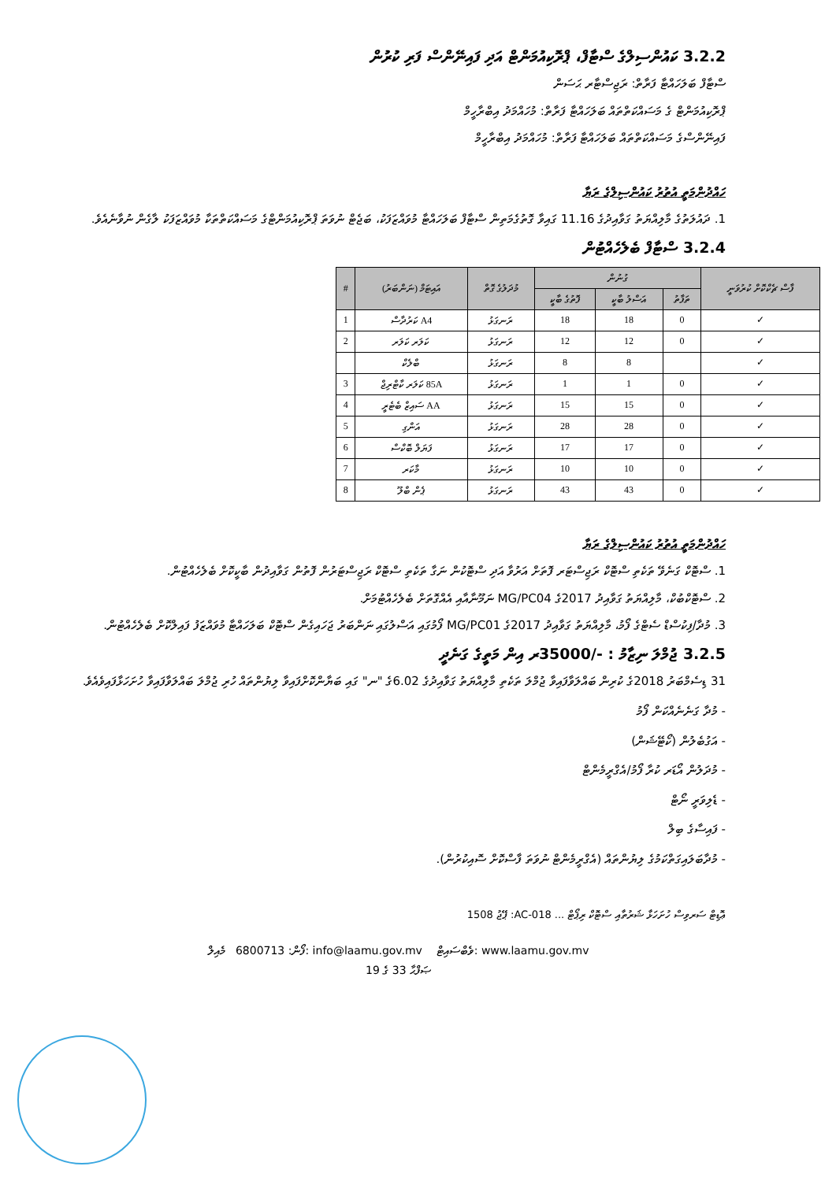3.2.2 ކައުންސިލްގެ ސްޓާފް، ޕްރޮކިއުމަންޓް އަދި ފައިނޭންސް ފަރި ކުރުން
ސްޓާފް ބަލަހައްޓާ ފަރާތް: ރަޖިސްޓާރ ޙަސަން
ޕްރޮކިއުމަންޓް ގެ މަސައްކަތްތައް ބަލަހައްޓާ ފަރާތް: މުހައްމަދު އިބްރާހީމް
ފައިނޭންސްގެ މަސައްކަތްތައް ބަލަހައްޓާ ފަރާތް: މުހައްމަދު އިބްރާހީމް
ހައްދުންމަތީ އުތުރު ކައުންސިލްގެ ރަޔާ
1. ދައުލަތުގެ މާލިއްޔަތު ގަވާއިދުގެ 11.16 ގައިވާ ގޮތުގެމަތިން ސްޓާފް ބަލަހައްޓާ މުވައްޒަފަކު، ބަޖެޓް ނުވަތަ ޕްރޮކިއުމަންޓްގެ މަސައްކަތްތަކާ މުވައްޒަފަކު ލާގެން ނުވާނެއެވެ.
3.2.4 ސްޓާފް ބެލެހެއްޓުން
| ފާސް ޗެކްކޮށް ކުރުވަނީ | ގުނުން | | | މުދަލުގެ ގޮތް | އައިޓަމް (ނަންބަރު) | # |
| --- | --- | --- | --- | --- | --- | --- |
| | ތަފާތު | އަސްލު ބާކީ | ފޮތުގެ ބާކީ | | | |
| ✓ | 0 | 18 | 18 | ރަނގަޅު | A4 ކަރުދާސް | 1 |
| ✓ | 0 | 12 | 12 | ރަނގަޅު | ކަލަރ ކަލަރ | 2 |
| ✓ | | 8 | 8 | ރަނގަޅު | ބްލެކް | |
| ✓ | 0 | 1 | 1 | ރަނގަޅު | 85A ކަލަރ ކާޓްރިޖް | 3 |
| ✓ | 0 | 15 | 15 | ރަނގަޅު | AA ސައިޒް ބެޓެރީ | 4 |
| ✓ | 0 | 28 | 28 | ރަނގަޅު | އަންގި | 5 |
| ✓ | 0 | 17 | 17 | ރަނގަޅު | ފަޔަލް ބޮކްސް | 6 |
| ✓ | 0 | 10 | 10 | ރަނގަޅު | މާކަރ | 7 |
| ✓ | 0 | 43 | 43 | ރަނގަޅު | ޕެން ބްލޫ | 8 |
ހައްދުންމަތީ އުތުރު ކައުންސިލްގެ ރަޔާ
1. ސްޓޮކް ގަނެވޭ ތަކެތި ސްޓޮކް ރަޖިސްޓަރ ފޮތަށް އަރުވާ އަދި ސްޓޮކުން ނަގާ ތަކެތި ސްޓޮކް ރަޖިސްޓަރުން ފޮތުން ގަވާއިދުން ބާކީކޮށް ބެލެހެއްޓުން.
2. ސްޓޮކްބުކް، މާލިއްޔަތު ގަވާއިދު 2017ގެ MG/PC04 ނަމޫނާއާއި އެއްގޮތަށް ބެލެހެއްޓުމަށް.
3. މުދާ/ފިކުސްޑް ސެޓްގެ ފޯމު، މާލިއްޔަތު ގަވާއިދު 2017ގެ MG/PC01 ފޯމުގައި އަސްލުގައި ނަންބަރު ޖަހައިގެން ސްޓޮކް ބަލަހައްޓާ މުވައްޒަފު ފައިލްކޮށް ބެލެހެއްޓުން.
3.2.5 ޖުމްލަ ނިޒާމު : -/35000ރ އިން މަތީގެ ގަނެދީ
31 ޑިސެމްބަރު 2018ގެ ކުރިން ބައްލަވާފައިވާ ޖުމްލަ ތަކެތި މާލިއްޔަތު ގަވާއިދުގެ 6.02ގެ "ނ" ގައި ބަޔާންކޮށްފައިވާ ލިޔުންތައް ހުރި ޖުމްލަ ބައްލަވާފައިވާ ހުށަހަޅާފައިވެއެވެ.
- މުދާ ގަނެނެއްކަން ފޯމު
- އަގުބެލުން (ކޯޓޭޝަން)
- މުދަލުން އޯޑަރ ކުރާ ފޯމު/އެގްރީމެންޓް
- ޑެލިވަރީ ނޯޓް
- ފައިސާގެ ބިލް
- މުދާބަލައިގަތްކަމުގެ ލިޔުންތައް (އެގްރީމެންޓް ނުވަތަ ފާސްކޮށް ސޮއިކުރުން).
ޢޮޑިޓް ސަރވިސް ހުށަހަޅާ ޝަރުތާއި ސްޓޮކް ރިޕޯޓް ... AC-018: ޕޭޖު 1508
ފޯން: 6800713 މެއިލް: info@laamu.gov.mv ވެބްސައިޓް: www.laamu.gov.mv
ޞަފްޙާ 33 ގެ 19